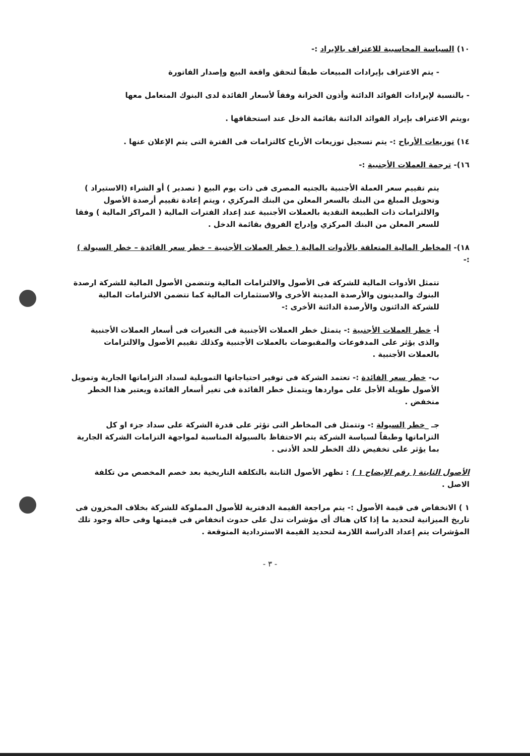١٠) السياسة المحاسبية للاعتراف بالإيراد :-
- يتم الاعتراف بإيرادات المبيعات طبقاً لتحقق واقعة البيع وإصدار الفاتورة
- بالنسبة لإيرادات الفوائد الدائنة وأذون الخزانة وفقاً لأسعار الفائدة لدى البنوك المتعامل معها
،ويتم الاعتراف بإيراد الفوائد الدائنة بقائمة الدخل عند استحقاقها .
١٤) توزيعات الأرباح :- يتم تسجيل توزيعات الأرباح كالتزامات فى الفترة التى يتم الإعلان عنها .
١٦)- ترجمة العملات الأجنبية :-
يتم تقييم سعر العملة الأجنبية بالجنيه المصرى فى ذات يوم البيع ( تصدير ) أو الشراء (الاستيراد ) وتحويل المبلغ من البنك بالسعر المعلن من البنك المركزي ، ويتم إعادة تقييم أرصدة الأصول والالتزامات ذات الطبيعة النقدية بالعملات الأجنبية عند إعداد الفترات المالية ( المراكز المالية ) وفقا للسعر المعلن من البنك المركزي وإدراج الفروق بقائمة الدخل .
١٨)- المخاطر المالية المتعلقة بالأدوات المالية ( خطر العملات الأجنبية – خطر سعر الفائدة – خطر السيولة ) :-
تتمثل الأدوات المالية للشركة فى الأصول والالتزامات المالية وتتضمن الأصول المالية للشركة ارصدة البنوك والمدينون والأرصدة المدينة الأخرى والاستثمارات المالية كما تتضمن الالتزامات المالية للشركة الدائنون والأرصدة الدائنة الأخرى :-
أ- خطر العملات الأجنبية :- يتمثل خطر العملات الأجنبية فى التغيرات فى أسعار العملات الأجنبية والذى يؤثر على المدفوعات والمقبوضات بالعملات الأجنبية وكذلك تقييم الأصول والالتزامات بالعملات الأجنبية .
ب- خطر سعر الفائدة :- تعتمد الشركة فى توفير احتياجاتها التمويلية لسداد التزاماتها الجارية وتمويل الأصول طويلة الأجل على مواردها ويتمثل خطر الفائدة فى تغير أسعار الفائدة ويعتبر هذا الخطر منخفض .
جـ _خطر السيولة :- وتتمثل فى المخاطر التى تؤثر على قدرة الشركة على سداد جزء او كل التزاماتها وطبقاً لسياسة الشركة يتم الاحتفاظ بالسيولة المناسبة لمواجهة التزامات الشركة الجارية بما يؤثر على تخفيض ذلك الخطر للحد الأدنى .
الأصول الثابتة ( رقم الإيضاح ١ ) : تظهر الأصول الثابتة بالتكلفة التاريخية بعد خصم المخصص من تكلفة الاصل .
١ ) الانخفاض فى قيمة الأصول :- يتم مراجعة القيمة الدفترية للأصول المملوكة للشركة بخلاف المخزون فى تاريخ الميزانية لتحديد ما إذا كان هناك أى مؤشرات تدل على حدوث انخفاض فى قيمتها وفى حالة وجود تلك المؤشرات يتم إعداد الدراسة اللازمة لتحديد القيمة الاستردادية المتوقعة .
- ٣ -